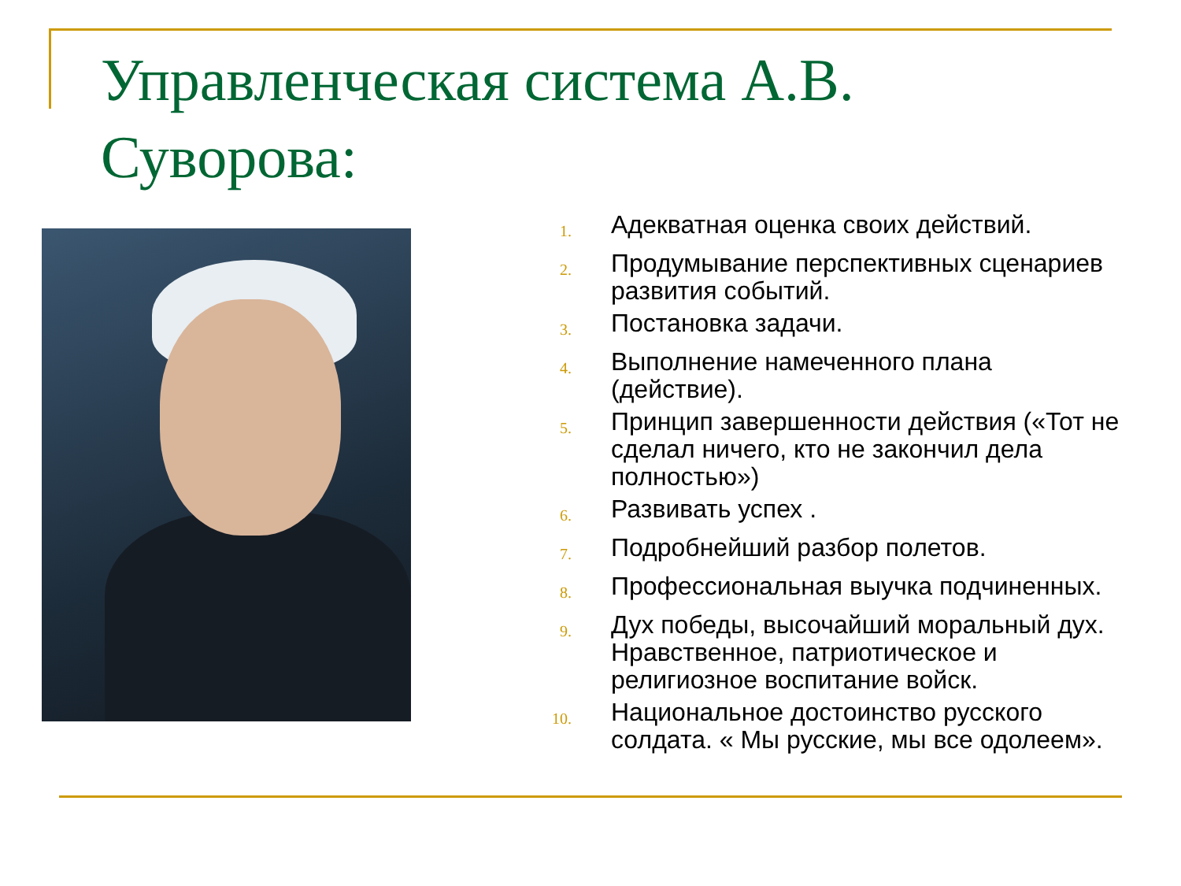Управленческая система А.В. Суворова:
1. Адекватная оценка своих действий.
2. Продумывание перспективных сценариев развития событий.
3. Постановка задачи.
4. Выполнение намеченного плана (действие).
5. Принцип завершенности действия («Тот не сделал ничего, кто не закончил дела полностью»)
6. Развивать успех .
7. Подробнейший разбор полетов.
8. Профессиональная выучка подчиненных.
9. Дух победы, высочайший моральный дух. Нравственное, патриотическое и религиозное воспитание войск.
10. Национальное достоинство русского солдата. « Мы русские, мы все одолеем».